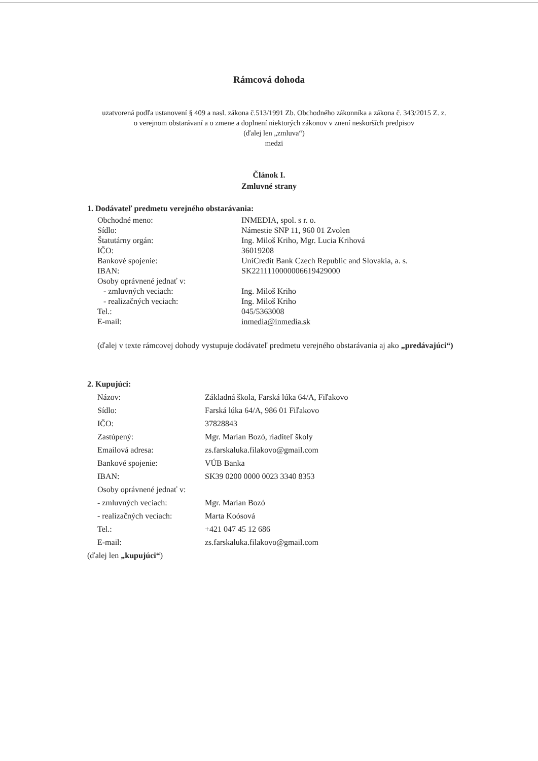Rámcová dohoda
uzatvorená podľa ustanovení § 409 a nasl. zákona č.513/1991 Zb. Obchodného zákonníka a zákona č. 343/2015 Z. z. o verejnom obstarávaní a o zmene a doplnení niektorých zákonov v znení neskorších predpisov
(ďalej len „zmluva“)
medzi
Článok I.
Zmluvné strany
1. Dodávateľ predmetu verejného obstarávania:
| Obchodné meno: | INMEDIA, spol. s r. o. |
| Sídlo: | Námestie SNP 11, 960 01 Zvolen |
| Štatutárny orgán: | Ing. Miloš Kriho, Mgr. Lucia Krihová |
| IČO: | 36019208 |
| Bankové spojenie: | UniCredit Bank Czech Republic and Slovakia, a. s. |
| IBAN: | SK2211110000006619429000 |
| Osoby oprávnené jednať v: | |
| - zmluvných veciach: | Ing. Miloš Kriho |
| - realizačných veciach: | Ing. Miloš Kriho |
| Tel.: | 045/5363008 |
| E-mail: | inmedia@inmedia.sk |
(ďalej v texte rámcovej dohody vystupuje dodávateľ predmetu verejného obstarávania aj ako „predávajúci“)
2. Kupujúci:
| Názov: | Základná škola, Farská lúka 64/A, Fiľakovo |
| Sídlo: | Farská lúka 64/A, 986 01 Fiľakovo |
| IČO: | 37828843 |
| Zastúpený: | Mgr. Marian Bozó, riaditeľ školy |
| Emailová adresa: | zs.farskaluka.filakovo@gmail.com |
| Bankové spojenie: | VÚB Banka |
| IBAN: | SK39 0200 0000 0023 3340 8353 |
| Osoby oprávnené jednať v: | |
| - zmluvných veciach: | Mgr. Marian Bozó |
| - realizačných veciach: | Marta Koósová |
| Tel.: | +421 047 45 12 686 |
| E-mail: | zs.farskaluka.filakovo@gmail.com |
(ďalej len „kupujúci“)